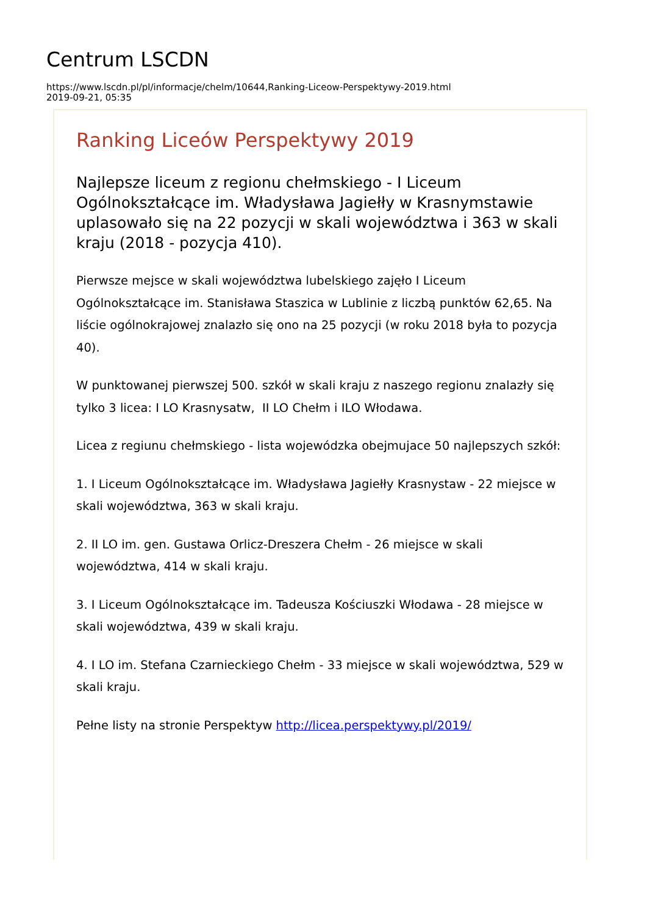Centrum LSCDN
https://www.lscdn.pl/pl/informacje/chelm/10644,Ranking-Liceow-Perspektywy-2019.html
2019-09-21, 05:35
Ranking Liceów Perspektywy 2019
Najlepsze liceum z regionu chełmskiego - I Liceum Ogólnokształcące im. Władysława Jagiełły w Krasnymstawie uplasowało się na 22 pozycji w skali województwa i 363 w skali kraju (2018 - pozycja 410).
Pierwsze mejsce w skali województwa lubelskiego zajęło I Liceum Ogólnokształcące im. Stanisława Staszica w Lublinie z liczbą punktów 62,65. Na liście ogólnokrajowej znalazło się ono na 25 pozycji (w roku 2018 była to pozycja 40).
W punktowanej pierwszej 500. szkół w skali kraju z naszego regionu znalazły się tylko 3 licea: I LO Krasnysatw, II LO Chełm i ILO Włodawa.
Licea z regiunu chełmskiego - lista wojewódzka obejmujace 50 najlepszych szkół:
1. I Liceum Ogólnokształcące im. Władysława Jagiełły Krasnystaw - 22 miejsce w skali województwa, 363 w skali kraju.
2. II LO im. gen. Gustawa Orlicz-Dreszera Chełm - 26 miejsce w skali województwa, 414 w skali kraju.
3. I Liceum Ogólnokształcące im. Tadeusza Kościuszki Włodawa - 28 miejsce w skali województwa, 439 w skali kraju.
4. I LO im. Stefana Czarnieckiego Chełm - 33 miejsce w skali województwa, 529 w skali kraju.
Pełne listy na stronie Perspektyw http://licea.perspektywy.pl/2019/